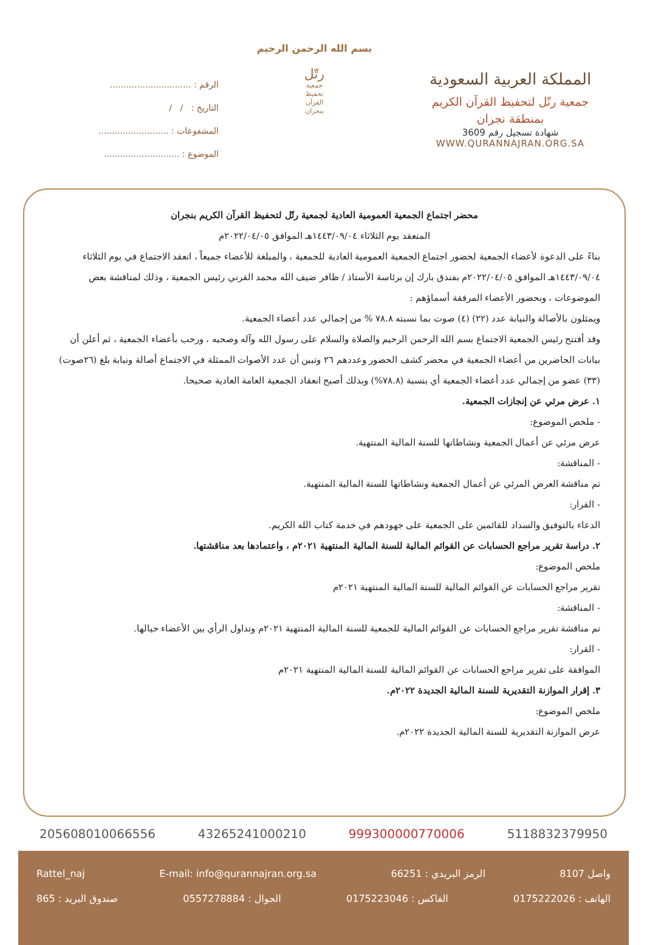المملكة العربية السعودية
جمعية رتّل لتحفيظ القرآن الكريم
بمنطقة نجران
شهادة تسجيل رقم 3609
WWW.QURANNAJRAN.ORG.SA
بسم الله الرحمن الرحيم
رتّل
جمعية
تحفيظ
القرآن
بنجران
الرقم : ..............................
التاريخ : / /
المشفوعات : ..........................
الموضوع : ............................
محضر اجتماع الجمعية العمومية العادية لجمعية رتّل لتحفيظ القرآن الكريم بنجران
المنعقد يوم الثلاثاء ١٤٤٣/٠٩/٠٤هـ الموافق ٢٠٢٢/٠٤/٠٥م
بناءً على الدعوة لأعضاء الجمعية لحضور اجتماع الجمعية العمومية العادية للجمعية ، والمبلغة للأعضاء جميعاً ، انعقد الاجتماع في يوم الثلاثاء ١٤٤٣/٠٩/٠٤هـ الموافق ٢٠٢٢/٠٤/٠٥م بفندق بارك إن برئاسة الأستاذ / ظافر ضيف الله محمد القرني رئيس الجمعية ، وذلك لمناقشة بعض الموضوعات ، وبحضور الأعضاء المرفقة أسماؤهم :
ويمثلون بالأصالة والنيابة عدد (٢٢) (٤) صوت بما نسبته ٧٨.٨ % من إجمالي عدد أعضاء الجمعية.
وقد أفتتح رئيس الجمعية الاجتماع بسم الله الرحمن الرحيم والصلاة والسلام على رسول الله وآله وصحبه ، ورحب بأعضاء الجمعية ، ثم أعلن أن بيانات الحاضرين من أعضاء الجمعية في محضر كشف الحضور وعددهم ٢٦ وتبين أن عدد الأصوات الممثلة في الاجتماع أصالة ونيابة بلغ (٢٦صوت) (٣٣) عضو من إجمالي عدد أعضاء الجمعية أي بنسبة (٧٨.٨%) وبذلك أصبح انعقاد الجمعية العامة العادية صحيحا.
١. عرض مرئي عن إنجازات الجمعية.
- ملخص الموضوع:
عرض مرئي عن أعمال الجمعية ونشاطاتها للسنة المالية المنتهية.
- المناقشة:
تم مناقشة العرض المرئي عن أعمال الجمعية ونشاطاتها للسنة المالية المنتهية.
- القرار:
الدعاء بالتوفيق والسداد للقائمين على الجمعية على جهودهم في خدمة كتاب الله الكريم.
٢. دراسة تقرير مراجع الحسابات عن القوائم المالية للسنة المالية المنتهية ٢٠٢١م ، واعتمادها بعد مناقشتها.
ملخص الموضوع:
تقرير مراجع الحسابات عن القوائم المالية للسنة المالية المنتهية ٢٠٢١م
- المناقشة:
تم مناقشة تقرير مراجع الحسابات عن القوائم المالية للجمعية للسنة المالية المنتهية ٢٠٢١م وتداول الرأي بين الأعضاء حيالها.
- القرار:
الموافقة على تقرير مراجع الحسابات عن القوائم المالية للسنة المالية المنتهية ٢٠٢١م
٣. إقرار الموازنة التقديرية للسنة المالية الجديدة ٢٠٢٢م.
ملخص الموضوع:
عرض الموازنة التقديرية للسنة المالية الجديدة ٢٠٢٢م.
5118832379950 999300000770006 43265241000210 205608010066556
واصل 8107 الرمز البريدي : 66251 E-mail: info@qurannajran.org.sa Rattel_naj
الهاتف : 0175222026 الفاكس : 0175223046 الجوال : 0557278884 صندوق البريد : 865